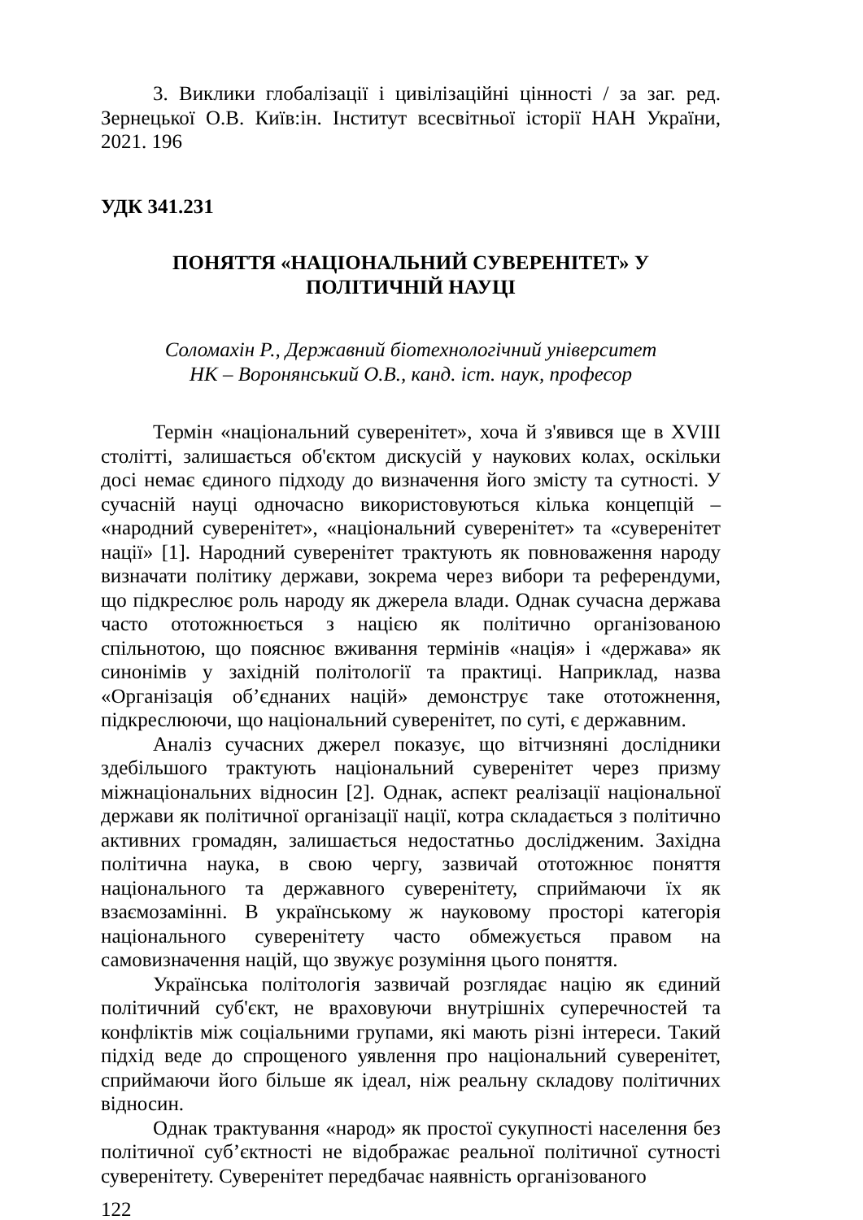3. Виклики глобалізації і цивілізаційні цінності / за заг. ред. Зернецької О.В. Київ:ін. Інститут всесвітньої історії НАН України, 2021. 196
УДК 341.231
ПОНЯТТЯ «НАЦІОНАЛЬНИЙ СУВЕРЕНІТЕТ» У
ПОЛІТИЧНІЙ НАУЦІ
Соломахін Р., Державний біотехнологічний університет
НК – Воронянський О.В., канд. іст. наук, професор
Термін «національний суверенітет», хоча й з'явився ще в XVIII столітті, залишається об'єктом дискусій у наукових колах, оскільки досі немає єдиного підходу до визначення його змісту та сутності. У сучасній науці одночасно використовуються кілька концепцій – «народний суверенітет», «національний суверенітет» та «суверенітет нації» [1]. Народний суверенітет трактують як повноваження народу визначати політику держави, зокрема через вибори та референдуми, що підкреслює роль народу як джерела влади. Однак сучасна держава часто ототожнюється з нацією як політично організованою спільнотою, що пояснює вживання термінів «нація» і «держава» як синонімів у західній політології та практиці. Наприклад, назва «Організація об’єднаних націй» демонструє таке ототожнення, підкреслюючи, що національний суверенітет, по суті, є державним.
Аналіз сучасних джерел показує, що вітчизняні дослідники здебільшого трактують національний суверенітет через призму міжнаціональних відносин [2]. Однак, аспект реалізації національної держави як політичної організації нації, котра складається з політично активних громадян, залишається недостатньо дослідженим. Західна політична наука, в свою чергу, зазвичай ототожнює поняття національного та державного суверенітету, сприймаючи їх як взаємозамінні. В українському ж науковому просторі категорія національного суверенітету часто обмежується правом на самовизначення націй, що звужує розуміння цього поняття.
Українська політологія зазвичай розглядає націю як єдиний політичний суб'єкт, не враховуючи внутрішніх суперечностей та конфліктів між соціальними групами, які мають різні інтереси. Такий підхід веде до спрощеного уявлення про національний суверенітет, сприймаючи його більше як ідеал, ніж реальну складову політичних відносин.
Однак трактування «народ» як простої сукупності населення без політичної суб’єктності не відображає реальної політичної сутності суверенітету. Суверенітет передбачає наявність організованого
122